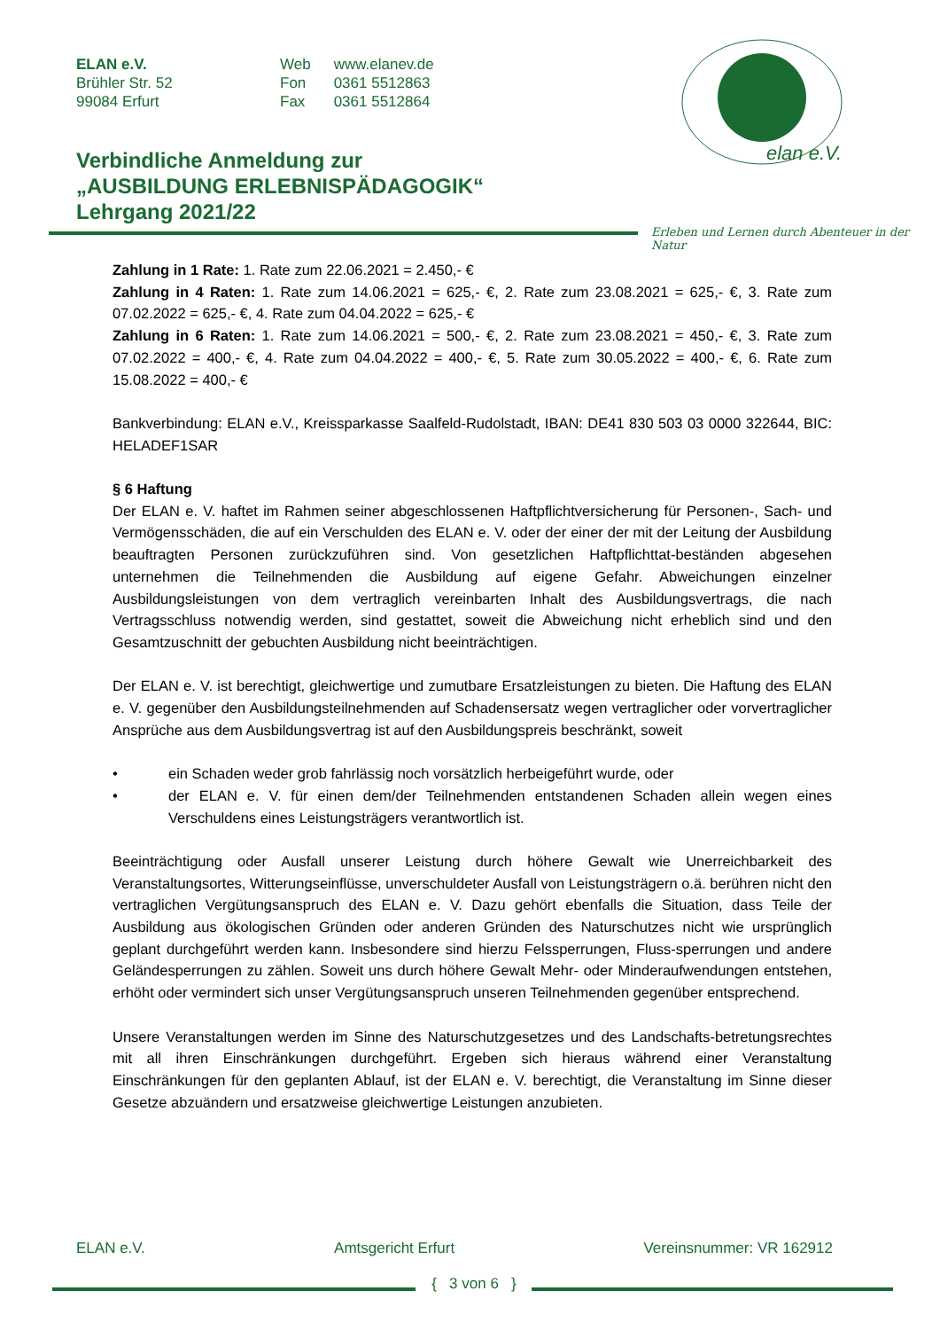ELAN e.V.
Brühler Str. 52
99084 Erfurt
Web
Fon
Fax
www.elanev.de
0361 5512863
0361 5512864
elan e.V.
Verbindliche Anmeldung zur
„AUSBILDUNG ERLEBNISPÄDAGOGIK“
Lehrgang 2021/22
Erleben und Lernen durch Abenteuer in der Natur
Zahlung in 1 Rate: 1. Rate zum 22.06.2021 = 2.450,- €
Zahlung in 4 Raten: 1. Rate zum 14.06.2021 = 625,- €, 2. Rate zum 23.08.2021 = 625,- €, 3. Rate zum 07.02.2022 = 625,- €, 4. Rate zum 04.04.2022 = 625,- €
Zahlung in 6 Raten: 1. Rate zum 14.06.2021 = 500,- €, 2. Rate zum 23.08.2021 = 450,- €, 3. Rate zum 07.02.2022 = 400,- €, 4. Rate zum 04.04.2022 = 400,- €, 5. Rate zum 30.05.2022 = 400,- €, 6. Rate zum 15.08.2022 = 400,- €
Bankverbindung: ELAN e.V., Kreissparkasse Saalfeld-Rudolstadt, IBAN: DE41 830 503 03 0000 322644, BIC: HELADEF1SAR
§ 6 Haftung
Der ELAN e. V. haftet im Rahmen seiner abgeschlossenen Haftpflichtversicherung für Personen-, Sach- und Vermögensschäden, die auf ein Verschulden des ELAN e. V. oder der einer der mit der Leitung der Ausbildung beauftragten Personen zurückzuführen sind. Von gesetzlichen Haftpflichttat-beständen abgesehen unternehmen die Teilnehmenden die Ausbildung auf eigene Gefahr. Abweichungen einzelner Ausbildungsleistungen von dem vertraglich vereinbarten Inhalt des Ausbildungsvertrags, die nach Vertragsschluss notwendig werden, sind gestattet, soweit die Abweichung nicht erheblich sind und den Gesamtzuschnitt der gebuchten Ausbildung nicht beeinträchtigen.
Der ELAN e. V. ist berechtigt, gleichwertige und zumutbare Ersatzleistungen zu bieten. Die Haftung des ELAN e. V. gegenüber den Ausbildungsteilnehmenden auf Schadensersatz wegen vertraglicher oder vorvertraglicher Ansprüche aus dem Ausbildungsvertrag ist auf den Ausbildungspreis beschränkt, soweit
• ein Schaden weder grob fahrlässig noch vorsätzlich herbeigeführt wurde, oder
• der ELAN e. V. für einen dem/der Teilnehmenden entstandenen Schaden allein wegen eines Verschuldens eines Leistungsträgers verantwortlich ist.
Beeinträchtigung oder Ausfall unserer Leistung durch höhere Gewalt wie Unerreichbarkeit des Veranstaltungsortes, Witterungseinflüsse, unverschuldeter Ausfall von Leistungsträgern o.ä. berühren nicht den vertraglichen Vergütungsanspruch des ELAN e. V. Dazu gehört ebenfalls die Situation, dass Teile der Ausbildung aus ökologischen Gründen oder anderen Gründen des Naturschutzes nicht wie ursprünglich geplant durchgeführt werden kann. Insbesondere sind hierzu Felssperrungen, Fluss-sperrungen und andere Geländesperrungen zu zählen. Soweit uns durch höhere Gewalt Mehr- oder Minderaufwendungen entstehen, erhöht oder vermindert sich unser Vergütungsanspruch unseren Teilnehmenden gegenüber entsprechend.
Unsere Veranstaltungen werden im Sinne des Naturschutzgesetzes und des Landschafts-betretungsrechtes mit all ihren Einschränkungen durchgeführt. Ergeben sich hieraus während einer Veranstaltung Einschränkungen für den geplanten Ablauf, ist der ELAN e. V. berechtigt, die Veranstaltung im Sinne dieser Gesetze abzuändern und ersatzweise gleichwertige Leistungen anzubieten.
ELAN e.V. Amtsgericht Erfurt Vereinsnummer: VR 162912
{ 3 von 6 }